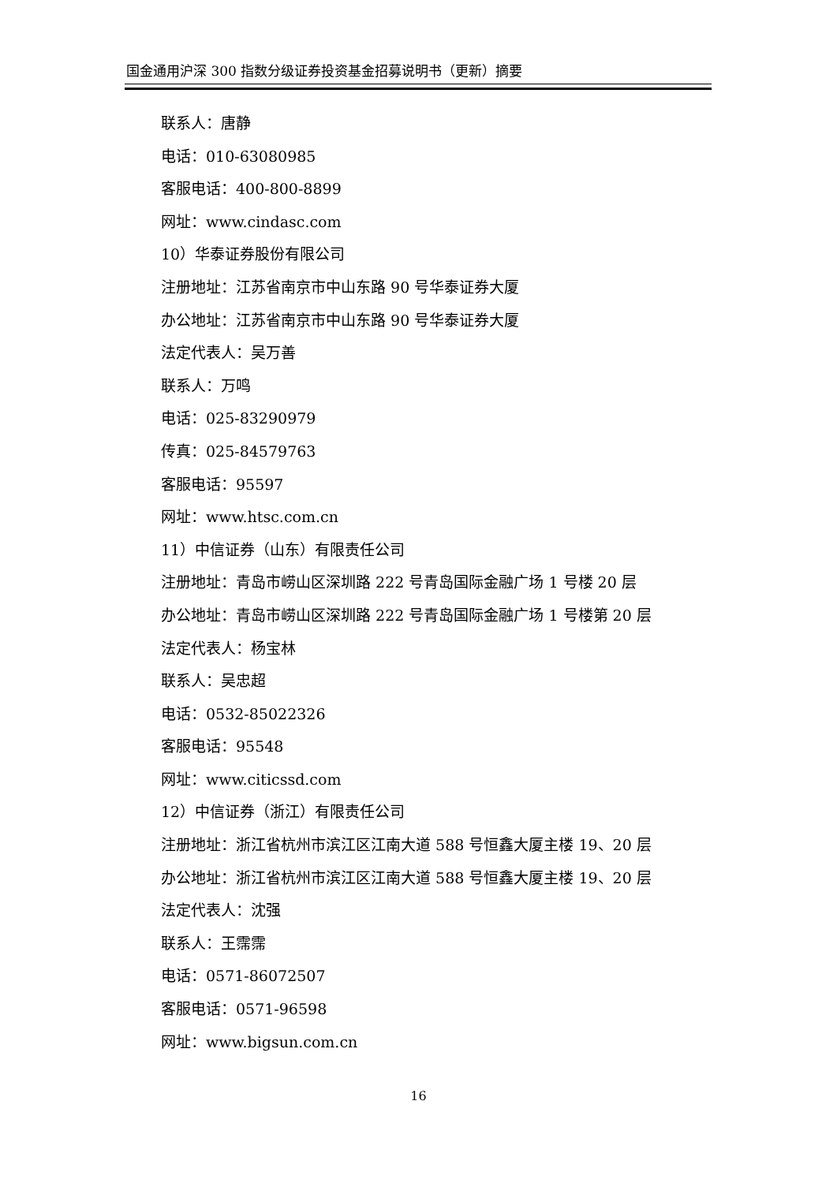国金通用沪深 300 指数分级证券投资基金招募说明书（更新）摘要
联系人：唐静
电话：010-63080985
客服电话：400-800-8899
网址：www.cindasc.com
10）华泰证券股份有限公司
注册地址：江苏省南京市中山东路 90 号华泰证券大厦
办公地址：江苏省南京市中山东路 90 号华泰证券大厦
法定代表人：吴万善
联系人：万鸣
电话：025-83290979
传真：025-84579763
客服电话：95597
网址：www.htsc.com.cn
11）中信证券（山东）有限责任公司
注册地址：青岛市崂山区深圳路 222 号青岛国际金融广场 1 号楼 20 层
办公地址：青岛市崂山区深圳路 222 号青岛国际金融广场 1 号楼第 20 层
法定代表人：杨宝林
联系人：吴忠超
电话：0532-85022326
客服电话：95548
网址：www.citicssd.com
12）中信证券（浙江）有限责任公司
注册地址：浙江省杭州市滨江区江南大道 588 号恒鑫大厦主楼 19、20 层
办公地址：浙江省杭州市滨江区江南大道 588 号恒鑫大厦主楼 19、20 层
法定代表人：沈强
联系人：王霈霈
电话：0571-86072507
客服电话：0571-96598
网址：www.bigsun.com.cn
16